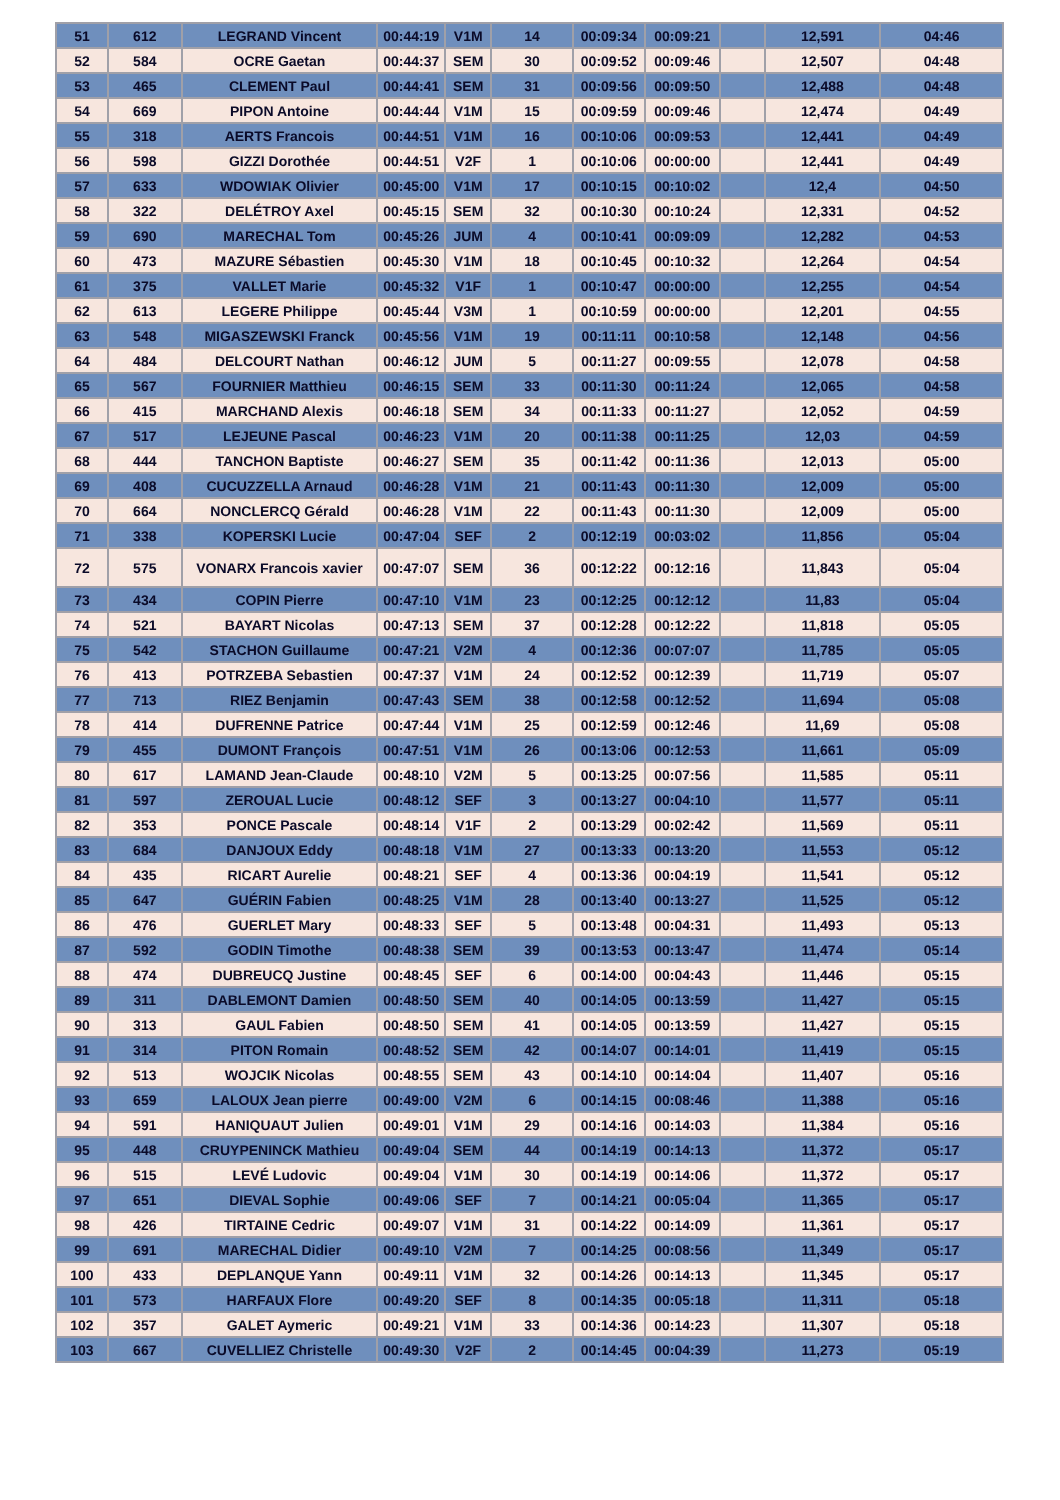| 51 | 612 | LEGRAND Vincent | 00:44:19 | V1M | 14 | 00:09:34 | 00:09:21 | | 12,591 | 04:46 |
| 52 | 584 | OCRE Gaetan | 00:44:37 | SEM | 30 | 00:09:52 | 00:09:46 | | 12,507 | 04:48 |
| 53 | 465 | CLEMENT Paul | 00:44:41 | SEM | 31 | 00:09:56 | 00:09:50 | | 12,488 | 04:48 |
| 54 | 669 | PIPON Antoine | 00:44:44 | V1M | 15 | 00:09:59 | 00:09:46 | | 12,474 | 04:49 |
| 55 | 318 | AERTS Francois | 00:44:51 | V1M | 16 | 00:10:06 | 00:09:53 | | 12,441 | 04:49 |
| 56 | 598 | GIZZI Dorothée | 00:44:51 | V2F | 1 | 00:10:06 | 00:00:00 | | 12,441 | 04:49 |
| 57 | 633 | WDOWIAK Olivier | 00:45:00 | V1M | 17 | 00:10:15 | 00:10:02 | | 12,4 | 04:50 |
| 58 | 322 | DELÉTROY Axel | 00:45:15 | SEM | 32 | 00:10:30 | 00:10:24 | | 12,331 | 04:52 |
| 59 | 690 | MARECHAL Tom | 00:45:26 | JUM | 4 | 00:10:41 | 00:09:09 | | 12,282 | 04:53 |
| 60 | 473 | MAZURE Sébastien | 00:45:30 | V1M | 18 | 00:10:45 | 00:10:32 | | 12,264 | 04:54 |
| 61 | 375 | VALLET Marie | 00:45:32 | V1F | 1 | 00:10:47 | 00:00:00 | | 12,255 | 04:54 |
| 62 | 613 | LEGERE Philippe | 00:45:44 | V3M | 1 | 00:10:59 | 00:00:00 | | 12,201 | 04:55 |
| 63 | 548 | MIGASZEWSKI Franck | 00:45:56 | V1M | 19 | 00:11:11 | 00:10:58 | | 12,148 | 04:56 |
| 64 | 484 | DELCOURT Nathan | 00:46:12 | JUM | 5 | 00:11:27 | 00:09:55 | | 12,078 | 04:58 |
| 65 | 567 | FOURNIER Matthieu | 00:46:15 | SEM | 33 | 00:11:30 | 00:11:24 | | 12,065 | 04:58 |
| 66 | 415 | MARCHAND Alexis | 00:46:18 | SEM | 34 | 00:11:33 | 00:11:27 | | 12,052 | 04:59 |
| 67 | 517 | LEJEUNE Pascal | 00:46:23 | V1M | 20 | 00:11:38 | 00:11:25 | | 12,03 | 04:59 |
| 68 | 444 | TANCHON Baptiste | 00:46:27 | SEM | 35 | 00:11:42 | 00:11:36 | | 12,013 | 05:00 |
| 69 | 408 | CUCUZZELLA Arnaud | 00:46:28 | V1M | 21 | 00:11:43 | 00:11:30 | | 12,009 | 05:00 |
| 70 | 664 | NONCLERCQ Gérald | 00:46:28 | V1M | 22 | 00:11:43 | 00:11:30 | | 12,009 | 05:00 |
| 71 | 338 | KOPERSKI Lucie | 00:47:04 | SEF | 2 | 00:12:19 | 00:03:02 | | 11,856 | 05:04 |
| 72 | 575 | VONARX Francois xavier | 00:47:07 | SEM | 36 | 00:12:22 | 00:12:16 | | 11,843 | 05:04 |
| 73 | 434 | COPIN Pierre | 00:47:10 | V1M | 23 | 00:12:25 | 00:12:12 | | 11,83 | 05:04 |
| 74 | 521 | BAYART Nicolas | 00:47:13 | SEM | 37 | 00:12:28 | 00:12:22 | | 11,818 | 05:05 |
| 75 | 542 | STACHON Guillaume | 00:47:21 | V2M | 4 | 00:12:36 | 00:07:07 | | 11,785 | 05:05 |
| 76 | 413 | POTRZEBA Sebastien | 00:47:37 | V1M | 24 | 00:12:52 | 00:12:39 | | 11,719 | 05:07 |
| 77 | 713 | RIEZ Benjamin | 00:47:43 | SEM | 38 | 00:12:58 | 00:12:52 | | 11,694 | 05:08 |
| 78 | 414 | DUFRENNE Patrice | 00:47:44 | V1M | 25 | 00:12:59 | 00:12:46 | | 11,69 | 05:08 |
| 79 | 455 | DUMONT François | 00:47:51 | V1M | 26 | 00:13:06 | 00:12:53 | | 11,661 | 05:09 |
| 80 | 617 | LAMAND Jean-Claude | 00:48:10 | V2M | 5 | 00:13:25 | 00:07:56 | | 11,585 | 05:11 |
| 81 | 597 | ZEROUAL Lucie | 00:48:12 | SEF | 3 | 00:13:27 | 00:04:10 | | 11,577 | 05:11 |
| 82 | 353 | PONCE Pascale | 00:48:14 | V1F | 2 | 00:13:29 | 00:02:42 | | 11,569 | 05:11 |
| 83 | 684 | DANJOUX Eddy | 00:48:18 | V1M | 27 | 00:13:33 | 00:13:20 | | 11,553 | 05:12 |
| 84 | 435 | RICART Aurelie | 00:48:21 | SEF | 4 | 00:13:36 | 00:04:19 | | 11,541 | 05:12 |
| 85 | 647 | GUÉRIN Fabien | 00:48:25 | V1M | 28 | 00:13:40 | 00:13:27 | | 11,525 | 05:12 |
| 86 | 476 | GUERLET Mary | 00:48:33 | SEF | 5 | 00:13:48 | 00:04:31 | | 11,493 | 05:13 |
| 87 | 592 | GODIN Timothe | 00:48:38 | SEM | 39 | 00:13:53 | 00:13:47 | | 11,474 | 05:14 |
| 88 | 474 | DUBREUCQ Justine | 00:48:45 | SEF | 6 | 00:14:00 | 00:04:43 | | 11,446 | 05:15 |
| 89 | 311 | DABLEMONT Damien | 00:48:50 | SEM | 40 | 00:14:05 | 00:13:59 | | 11,427 | 05:15 |
| 90 | 313 | GAUL Fabien | 00:48:50 | SEM | 41 | 00:14:05 | 00:13:59 | | 11,427 | 05:15 |
| 91 | 314 | PITON Romain | 00:48:52 | SEM | 42 | 00:14:07 | 00:14:01 | | 11,419 | 05:15 |
| 92 | 513 | WOJCIK Nicolas | 00:48:55 | SEM | 43 | 00:14:10 | 00:14:04 | | 11,407 | 05:16 |
| 93 | 659 | LALOUX Jean pierre | 00:49:00 | V2M | 6 | 00:14:15 | 00:08:46 | | 11,388 | 05:16 |
| 94 | 591 | HANIQUAUT Julien | 00:49:01 | V1M | 29 | 00:14:16 | 00:14:03 | | 11,384 | 05:16 |
| 95 | 448 | CRUYPENINCK Mathieu | 00:49:04 | SEM | 44 | 00:14:19 | 00:14:13 | | 11,372 | 05:17 |
| 96 | 515 | LEVÉ Ludovic | 00:49:04 | V1M | 30 | 00:14:19 | 00:14:06 | | 11,372 | 05:17 |
| 97 | 651 | DIEVAL Sophie | 00:49:06 | SEF | 7 | 00:14:21 | 00:05:04 | | 11,365 | 05:17 |
| 98 | 426 | TIRTAINE Cedric | 00:49:07 | V1M | 31 | 00:14:22 | 00:14:09 | | 11,361 | 05:17 |
| 99 | 691 | MARECHAL Didier | 00:49:10 | V2M | 7 | 00:14:25 | 00:08:56 | | 11,349 | 05:17 |
| 100 | 433 | DEPLANQUE Yann | 00:49:11 | V1M | 32 | 00:14:26 | 00:14:13 | | 11,345 | 05:17 |
| 101 | 573 | HARFAUX Flore | 00:49:20 | SEF | 8 | 00:14:35 | 00:05:18 | | 11,311 | 05:18 |
| 102 | 357 | GALET Aymeric | 00:49:21 | V1M | 33 | 00:14:36 | 00:14:23 | | 11,307 | 05:18 |
| 103 | 667 | CUVELLIEZ Christelle | 00:49:30 | V2F | 2 | 00:14:45 | 00:04:39 | | 11,273 | 05:19 |